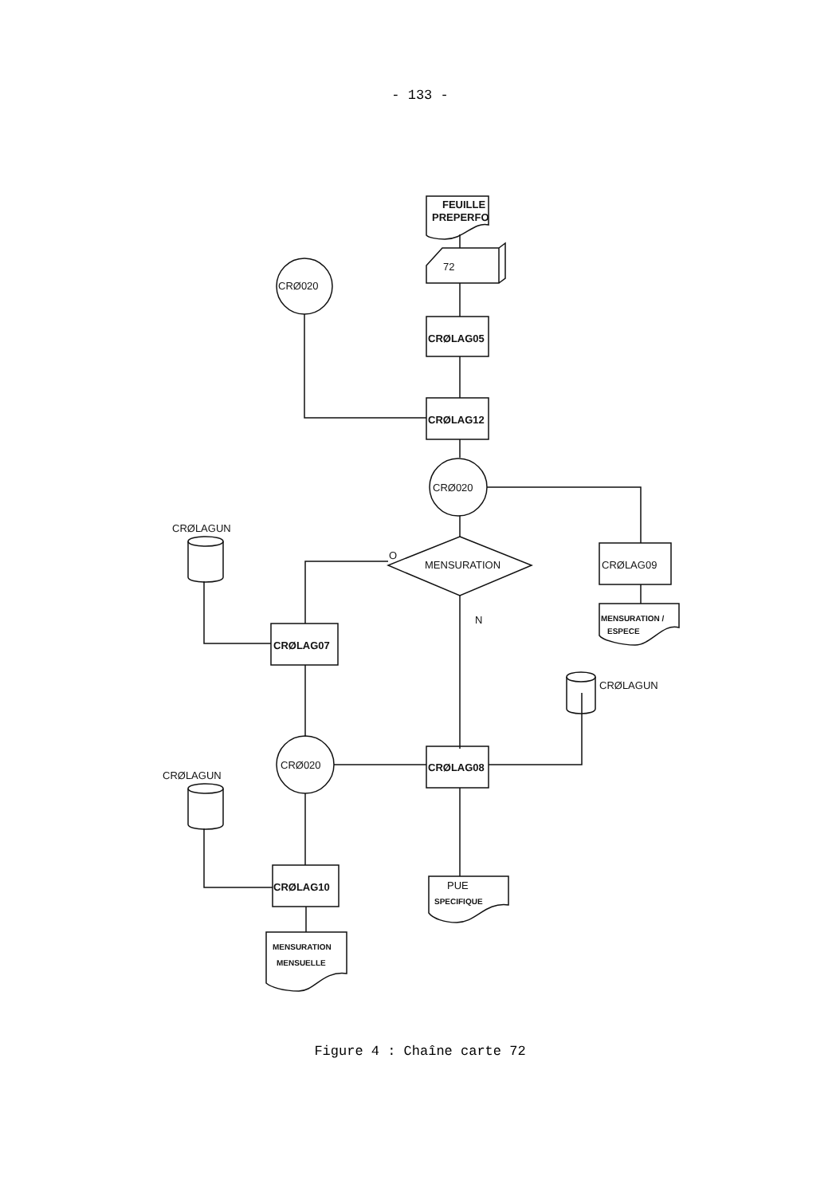- 133 -
FEUILLE
PREPERFO
72
CRØLAG05
CRØLAG12
CRØ020
CRØ020
CRØLAG09
MENSURATION /
ESPECE
CRØLAGUN
O
MENSURATION
N
CRØLAG07
CRØLAGUN
CRØLAGUN
CRØ020
CRØLAG08
CRØLAG10
MENSURATION
MENSUELLE
PUE
SPECIFIQUE
Figure 4 : Chaîne carte 72